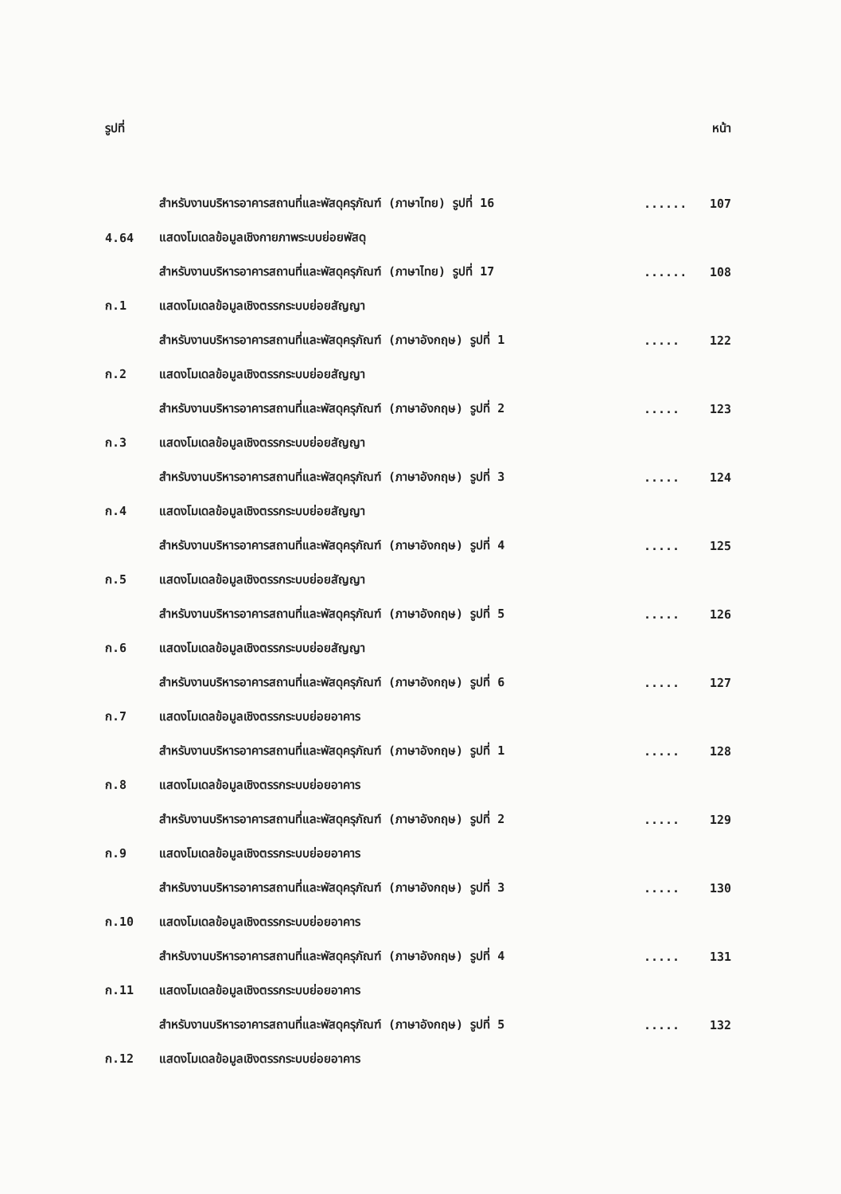รูปที่ หน้า
สำหรับงานบริหารอาคารสถานที่และพัสดุครุภัณฑ์ (ภาษาไทย) รูปที่ 16...... 107
4.64 แสดงโมเดลข้อมูลเชิงกายภาพระบบย่อยพัสดุ
สำหรับงานบริหารอาคารสถานที่และพัสดุครุภัณฑ์ (ภาษาไทย) รูปที่ 17...... 108
ก.1 แสดงโมเดลข้อมูลเชิงตรรกระบบย่อยสัญญา
สำหรับงานบริหารอาคารสถานที่และพัสดุครุภัณฑ์ (ภาษาอังกฤษ) รูปที่ 1..... 122
ก.2 แสดงโมเดลข้อมูลเชิงตรรกระบบย่อยสัญญา
สำหรับงานบริหารอาคารสถานที่และพัสดุครุภัณฑ์ (ภาษาอังกฤษ) รูปที่ 2..... 123
ก.3 แสดงโมเดลข้อมูลเชิงตรรกระบบย่อยสัญญา
สำหรับงานบริหารอาคารสถานที่และพัสดุครุภัณฑ์ (ภาษาอังกฤษ) รูปที่ 3..... 124
ก.4 แสดงโมเดลข้อมูลเชิงตรรกระบบย่อยสัญญา
สำหรับงานบริหารอาคารสถานที่และพัสดุครุภัณฑ์ (ภาษาอังกฤษ) รูปที่ 4..... 125
ก.5 แสดงโมเดลข้อมูลเชิงตรรกระบบย่อยสัญญา
สำหรับงานบริหารอาคารสถานที่และพัสดุครุภัณฑ์ (ภาษาอังกฤษ) รูปที่ 5..... 126
ก.6 แสดงโมเดลข้อมูลเชิงตรรกระบบย่อยสัญญา
สำหรับงานบริหารอาคารสถานที่และพัสดุครุภัณฑ์ (ภาษาอังกฤษ) รูปที่ 6..... 127
ก.7 แสดงโมเดลข้อมูลเชิงตรรกระบบย่อยอาคาร
สำหรับงานบริหารอาคารสถานที่และพัสดุครุภัณฑ์ (ภาษาอังกฤษ) รูปที่ 1..... 128
ก.8 แสดงโมเดลข้อมูลเชิงตรรกระบบย่อยอาคาร
สำหรับงานบริหารอาคารสถานที่และพัสดุครุภัณฑ์ (ภาษาอังกฤษ) รูปที่ 2..... 129
ก.9 แสดงโมเดลข้อมูลเชิงตรรกระบบย่อยอาคาร
สำหรับงานบริหารอาคารสถานที่และพัสดุครุภัณฑ์ (ภาษาอังกฤษ) รูปที่ 3..... 130
ก.10 แสดงโมเดลข้อมูลเชิงตรรกระบบย่อยอาคาร
สำหรับงานบริหารอาคารสถานที่และพัสดุครุภัณฑ์ (ภาษาอังกฤษ) รูปที่ 4..... 131
ก.11 แสดงโมเดลข้อมูลเชิงตรรกระบบย่อยอาคาร
สำหรับงานบริหารอาคารสถานที่และพัสดุครุภัณฑ์ (ภาษาอังกฤษ) รูปที่ 5..... 132
ก.12 แสดงโมเดลข้อมูลเชิงตรรกระบบย่อยอาคาร